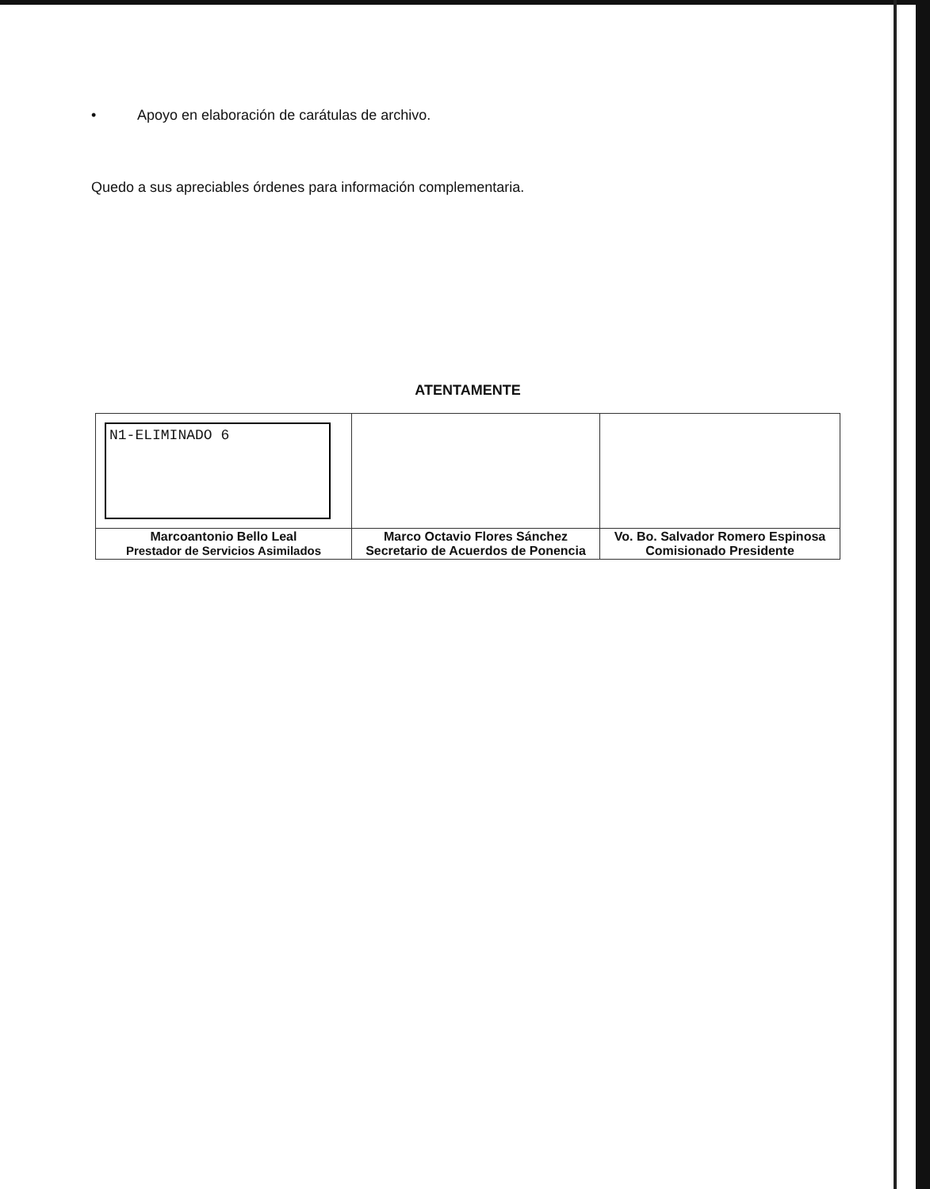• Apoyo en elaboración de carátulas de archivo.
Quedo a sus apreciables órdenes para información complementaria.
ATENTAMENTE
| N1-ELIMINADO 6 | | |
| Marcoantonio Bello Leal Prestador de Servicios Asimilados | Marco Octavio Flores Sánchez Secretario de Acuerdos de Ponencia | Vo. Bo. Salvador Romero Espinosa Comisionado Presidente |